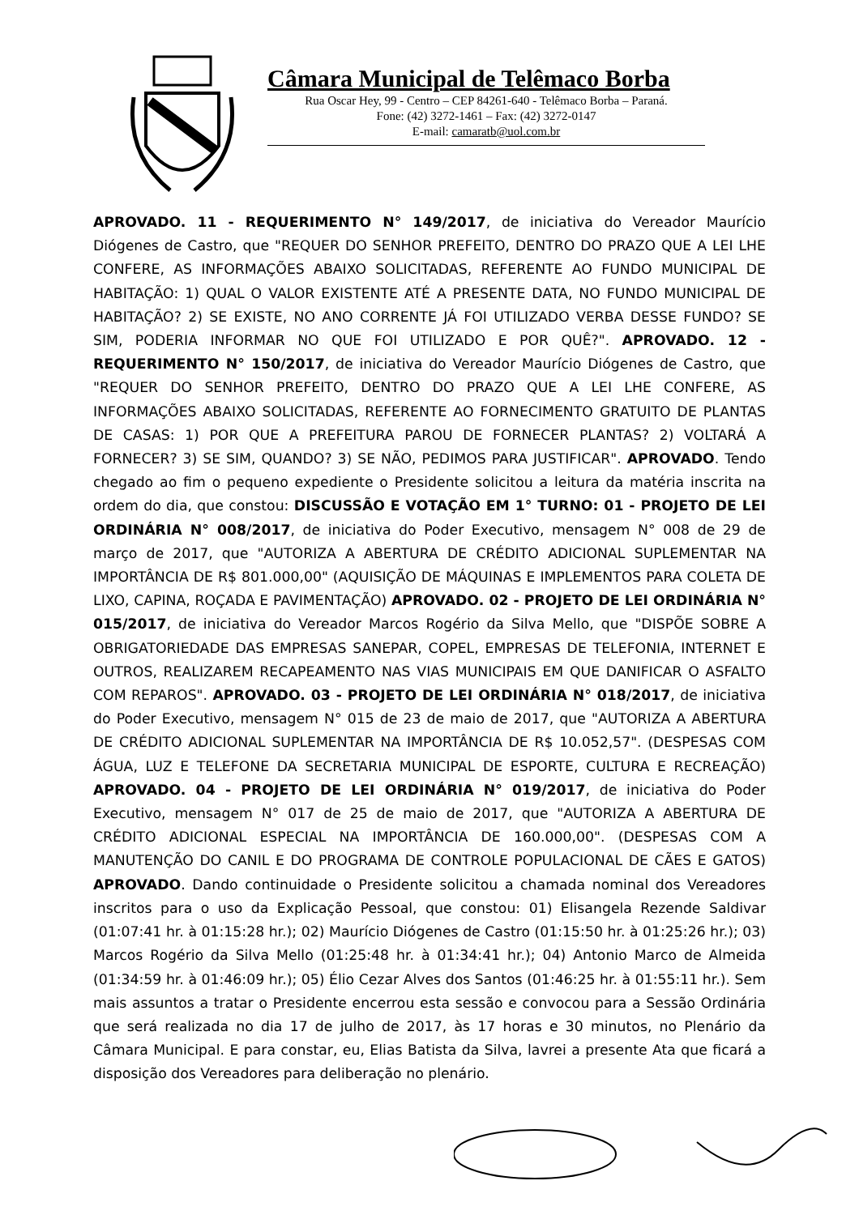Câmara Municipal de Telêmaco Borba
Rua Oscar Hey, 99 - Centro – CEP 84261-640 - Telêmaco Borba – Paraná.
Fone: (42) 3272-1461 – Fax: (42) 3272-0147
E-mail: camaratb@uol.com.br
APROVADO. 11 - REQUERIMENTO N° 149/2017, de iniciativa do Vereador Maurício Diógenes de Castro, que "REQUER DO SENHOR PREFEITO, DENTRO DO PRAZO QUE A LEI LHE CONFERE, AS INFORMAÇÕES ABAIXO SOLICITADAS, REFERENTE AO FUNDO MUNICIPAL DE HABITAÇÃO: 1) QUAL O VALOR EXISTENTE ATÉ A PRESENTE DATA, NO FUNDO MUNICIPAL DE HABITAÇÃO? 2) SE EXISTE, NO ANO CORRENTE JÁ FOI UTILIZADO VERBA DESSE FUNDO? SE SIM, PODERIA INFORMAR NO QUE FOI UTILIZADO E POR QUÊ?". APROVADO. 12 - REQUERIMENTO N° 150/2017, de iniciativa do Vereador Maurício Diógenes de Castro, que "REQUER DO SENHOR PREFEITO, DENTRO DO PRAZO QUE A LEI LHE CONFERE, AS INFORMAÇÕES ABAIXO SOLICITADAS, REFERENTE AO FORNECIMENTO GRATUITO DE PLANTAS DE CASAS: 1) POR QUE A PREFEITURA PAROU DE FORNECER PLANTAS? 2) VOLTARÁ A FORNECER? 3) SE SIM, QUANDO? 3) SE NÃO, PEDIMOS PARA JUSTIFICAR". APROVADO. Tendo chegado ao fim o pequeno expediente o Presidente solicitou a leitura da matéria inscrita na ordem do dia, que constou: DISCUSSÃO E VOTAÇÃO EM 1° TURNO: 01 - PROJETO DE LEI ORDINÁRIA N° 008/2017, de iniciativa do Poder Executivo, mensagem N° 008 de 29 de março de 2017, que "AUTORIZA A ABERTURA DE CRÉDITO ADICIONAL SUPLEMENTAR NA IMPORTÂNCIA DE R$ 801.000,00" (AQUISIÇÃO DE MÁQUINAS E IMPLEMENTOS PARA COLETA DE LIXO, CAPINA, ROÇADA E PAVIMENTAÇÃO) APROVADO. 02 - PROJETO DE LEI ORDINÁRIA N° 015/2017, de iniciativa do Vereador Marcos Rogério da Silva Mello, que "DISPÕE SOBRE A OBRIGATORIEDADE DAS EMPRESAS SANEPAR, COPEL, EMPRESAS DE TELEFONIA, INTERNET E OUTROS, REALIZAREM RECAPEAMENTO NAS VIAS MUNICIPAIS EM QUE DANIFICAR O ASFALTO COM REPAROS". APROVADO. 03 - PROJETO DE LEI ORDINÁRIA N° 018/2017, de iniciativa do Poder Executivo, mensagem N° 015 de 23 de maio de 2017, que "AUTORIZA A ABERTURA DE CRÉDITO ADICIONAL SUPLEMENTAR NA IMPORTÂNCIA DE R$ 10.052,57". (DESPESAS COM ÁGUA, LUZ E TELEFONE DA SECRETARIA MUNICIPAL DE ESPORTE, CULTURA E RECREAÇÃO) APROVADO. 04 - PROJETO DE LEI ORDINÁRIA N° 019/2017, de iniciativa do Poder Executivo, mensagem N° 017 de 25 de maio de 2017, que "AUTORIZA A ABERTURA DE CRÉDITO ADICIONAL ESPECIAL NA IMPORTÂNCIA DE 160.000,00". (DESPESAS COM A MANUTENÇÃO DO CANIL E DO PROGRAMA DE CONTROLE POPULACIONAL DE CÃES E GATOS) APROVADO. Dando continuidade o Presidente solicitou a chamada nominal dos Vereadores inscritos para o uso da Explicação Pessoal, que constou: 01) Elisangela Rezende Saldivar (01:07:41 hr. à 01:15:28 hr.); 02) Maurício Diógenes de Castro (01:15:50 hr. à 01:25:26 hr.); 03) Marcos Rogério da Silva Mello (01:25:48 hr. à 01:34:41 hr.); 04) Antonio Marco de Almeida (01:34:59 hr. à 01:46:09 hr.); 05) Élio Cezar Alves dos Santos (01:46:25 hr. à 01:55:11 hr.). Sem mais assuntos a tratar o Presidente encerrou esta sessão e convocou para a Sessão Ordinária que será realizada no dia 17 de julho de 2017, às 17 horas e 30 minutos, no Plenário da Câmara Municipal. E para constar, eu, Elias Batista da Silva, lavrei a presente Ata que ficará a disposição dos Vereadores para deliberação no plenário.